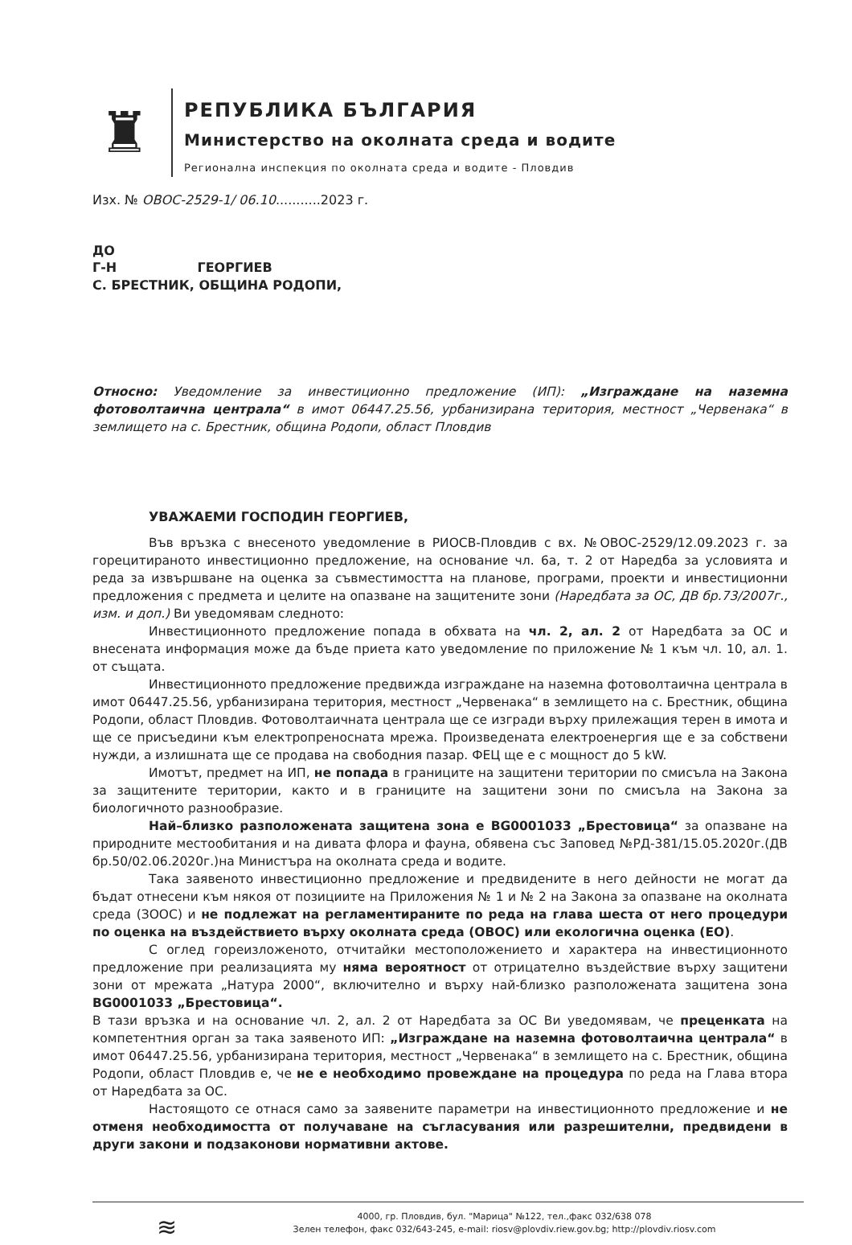♜
РЕПУБЛИКА БЪЛГАРИЯ
Министерство на околната среда и водите
Регионална инспекция по околната среда и водите - Пловдив
Изх. № ОВОС-2529-1/ 06.10...........2023 г.
ДО
Г-Н ГЕОРГИЕВ
С. БРЕСТНИК, ОБЩИНА РОДОПИ,
Относно: Уведомление за инвестиционно предложение (ИП): „Изграждане на наземна фотоволтаична централа“ в имот 06447.25.56, урбанизирана територия, местност „Червенака“ в землището на с. Брестник, община Родопи, област Пловдив
УВАЖАЕМИ ГОСПОДИН ГЕОРГИЕВ,
Във връзка с внесеното уведомление в РИОСВ-Пловдив с вх. №ОВОС-2529/12.09.2023 г. за горецитираното инвестиционно предложение, на основание чл. 6а, т. 2 от Наредба за условията и реда за извършване на оценка за съвместимостта на планове, програми, проекти и инвестиционни предложения с предмета и целите на опазване на защитените зони (Наредбата за ОС, ДВ бр.73/2007г., изм. и доп.) Ви уведомявам следното:
Инвестиционното предложение попада в обхвата на чл. 2, ал. 2 от Наредбата за ОС и внесената информация може да бъде приета като уведомление по приложение № 1 към чл. 10, ал. 1. от същата.
Инвестиционното предложение предвижда изграждане на наземна фотоволтаична централа в имот 06447.25.56, урбанизирана територия, местност „Червенака“ в землището на с. Брестник, община Родопи, област Пловдив. Фотоволтаичната централа ще се изгради върху прилежащия терен в имота и ще се присъедини към електропреносната мрежа. Произведената електроенергия ще е за собствени нужди, а излишната ще се продава на свободния пазар. ФЕЦ ще е с мощност до 5 kW.
Имотът, предмет на ИП, не попада в границите на защитени територии по смисъла на Закона за защитените територии, както и в границите на защитени зони по смисъла на Закона за биологичното разнообразие.
Най–близко разположената защитена зона е BG0001033 „Брестовица“ за опазване на природните местообитания и на дивата флора и фауна, обявена със Заповед №РД-381/15.05.2020г.(ДВ бр.50/02.06.2020г.)на Министъра на околната среда и водите.
Така заявеното инвестиционно предложение и предвидените в него дейности не могат да бъдат отнесени към някоя от позициите на Приложения № 1 и № 2 на Закона за опазване на околната среда (ЗООС) и не подлежат на регламентираните по реда на глава шеста от него процедури по оценка на въздействието върху околната среда (ОВОС) или екологична оценка (ЕО).
С оглед гореизложеното, отчитайки местоположението и характера на инвестиционното предложение при реализацията му няма вероятност от отрицателно въздействие върху защитени зони от мрежата „Натура 2000“, включително и върху най-близко разположената защитена зона BG0001033 „Брестовица“.
В тази връзка и на основание чл. 2, ал. 2 от Наредбата за ОС Ви уведомявам, че преценката на компетентния орган за така заявеното ИП: „Изграждане на наземна фотоволтаична централа“ в имот 06447.25.56, урбанизирана територия, местност „Червенака“ в землището на с. Брестник, община Родопи, област Пловдив е, че не е необходимо провеждане на процедура по реда на Глава втора от Наредбата за ОС.
Настоящото се отнася само за заявените параметри на инвестиционното предложение и не отменя необходимостта от получаване на съгласувания или разрешителни, предвидени в други закони и подзаконови нормативни актове.
≋
4000, гр. Пловдив, бул. "Марица" №122, тел.,факс 032/638 078
Зелен телефон, факс 032/643-245, e-mail: riosv@plovdiv.riew.gov.bg; http://plovdiv.riosv.com